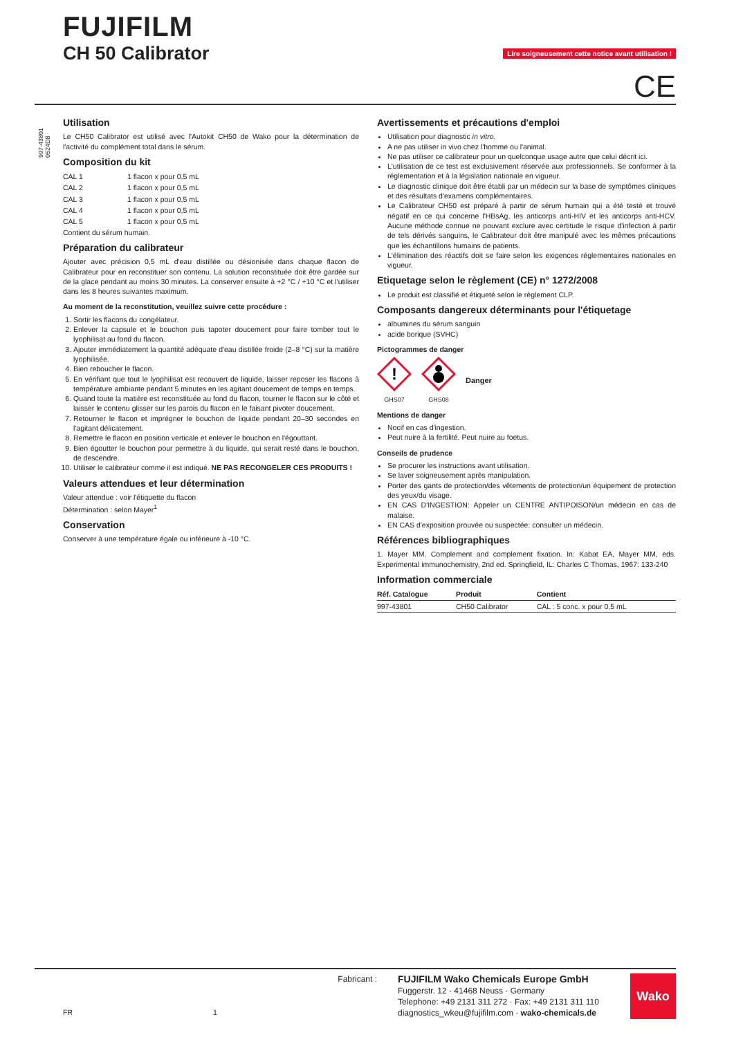FUJIFILM
CH 50 Calibrator
Lire soigneusement cette notice avant utilisation !
CE
997-43801 0524D8
Utilisation
Le CH50 Calibrator est utilisé avec l'Autokit CH50 de Wako pour la détermination de l'activité du complément total dans le sérum.
Composition du kit
| CAL 1 | 1 flacon x pour 0,5 mL |
| CAL 2 | 1 flacon x pour 0,5 mL |
| CAL 3 | 1 flacon x pour 0,5 mL |
| CAL 4 | 1 flacon x pour 0,5 mL |
| CAL 5 | 1 flacon x pour 0,5 mL |
Contient du sérum humain.
Préparation du calibrateur
Ajouter avec précision 0,5 mL d'eau distillée ou désionisée dans chaque flacon de Calibrateur pour en reconstituer son contenu. La solution reconstituée doit être gardée sur de la glace pendant au moins 30 minutes. La conserver ensuite à +2 °C / +10 °C et l'utiliser dans les 8 heures suivantes maximum.
Au moment de la reconstitution, veuillez suivre cette procédure :
1. Sortir les flacons du congélateur.
2. Enlever la capsule et le bouchon puis tapoter doucement pour faire tomber tout le lyophilisat au fond du flacon.
3. Ajouter immédiatement la quantité adéquate d'eau distillée froide (2–8 °C) sur la matière lyophilisée.
4. Bien reboucher le flacon.
5. En vérifiant que tout le lyophilisat est recouvert de liquide, laisser reposer les flacons à température ambiante pendant 5 minutes en les agitant doucement de temps en temps.
6. Quand toute la matière est reconstituée au fond du flacon, tourner le flacon sur le côté et laisser le contenu glisser sur les parois du flacon en le faisant pivoter doucement.
7. Retourner le flacon et imprégner le bouchon de liquide pendant 20–30 secondes en l'agitant délicatement.
8. Remettre le flacon en position verticale et enlever le bouchon en l'égouttant.
9. Bien égoutter le bouchon pour permettre à du liquide, qui serait resté dans le bouchon, de descendre.
10. Utiliser le calibrateur comme il est indiqué. NE PAS RECONGELER CES PRODUITS !
Valeurs attendues et leur détermination
Valeur attendue : voir l'étiquette du flacon
Détermination : selon Mayer<sup>1</sup>
Conservation
Conserver à une température égale ou inférieure à -10 °C.
Avertissements et précautions d'emploi
Utilisation pour diagnostic in vitro.
A ne pas utiliser in vivo chez l'homme ou l'animal.
Ne pas utiliser ce calibrateur pour un quelconque usage autre que celui décrit ici.
L'utilisation de ce test est exclusivement réservée aux professionnels. Se conformer à la réglementation et à la législation nationale en vigueur.
Le diagnostic clinique doit être établi par un médecin sur la base de symptômes cliniques et des résultats d'examens complémentaires.
Le Calibrateur CH50 est préparé à partir de sérum humain qui a été testé et trouvé négatif en ce qui concerne l'HBsAg, les anticorps anti-HIV et les anticorps anti-HCV. Aucune méthode connue ne pouvant exclure avec certitude le risque d'infection à partir de tels dérivés sanguins, le Calibrateur doit être manipulé avec les mêmes précautions que les échantillons humains de patients.
L'élimination des réactifs doit se faire selon les exigences réglementaires nationales en vigueur.
Etiquetage selon le règlement (CE) n° 1272/2008
Le produit est classifié et étiqueté selon le règlement CLP.
Composants dangereux déterminants pour l'étiquetage
albumines du sérum sanguin
acide borique (SVHC)
Pictogrammes de danger
!
GHS07
GHS08
Danger
Mentions de danger
Nocif en cas d'ingestion.
Peut nuire à la fertilité. Peut nuire au foetus.
Conseils de prudence
Se procurer les instructions avant utilisation.
Se laver soigneusement après manipulation.
Porter des gants de protection/des vêtements de protection/un équipement de protection des yeux/du visage.
EN CAS D'INGESTION: Appeler un CENTRE ANTIPOISON/un médecin en cas de malaise.
EN CAS d'exposition prouvée ou suspectée: consulter un médecin.
Références bibliographiques
1. Mayer MM. Complement and complement fixation. In: Kabat EA, Mayer MM, eds. Experimental immunochemistry, 2nd ed. Springfield, IL: Charles C Thomas, 1967: 133-240
Information commerciale
| Réf. Catalogue | Produit | Contient |
| --- | --- | --- |
| 997-43801 | CH50 Calibrator | CAL : 5 conc. x pour 0,5 mL |
Fabricant :
FR 1
FUJIFILM Wako Chemicals Europe GmbH
Fuggerstr. 12 · 41468 Neuss · Germany
Telephone: +49 2131 311 272 · Fax: +49 2131 311 110
diagnostics_wkeu@fujifilm.com · wako-chemicals.de
Wako